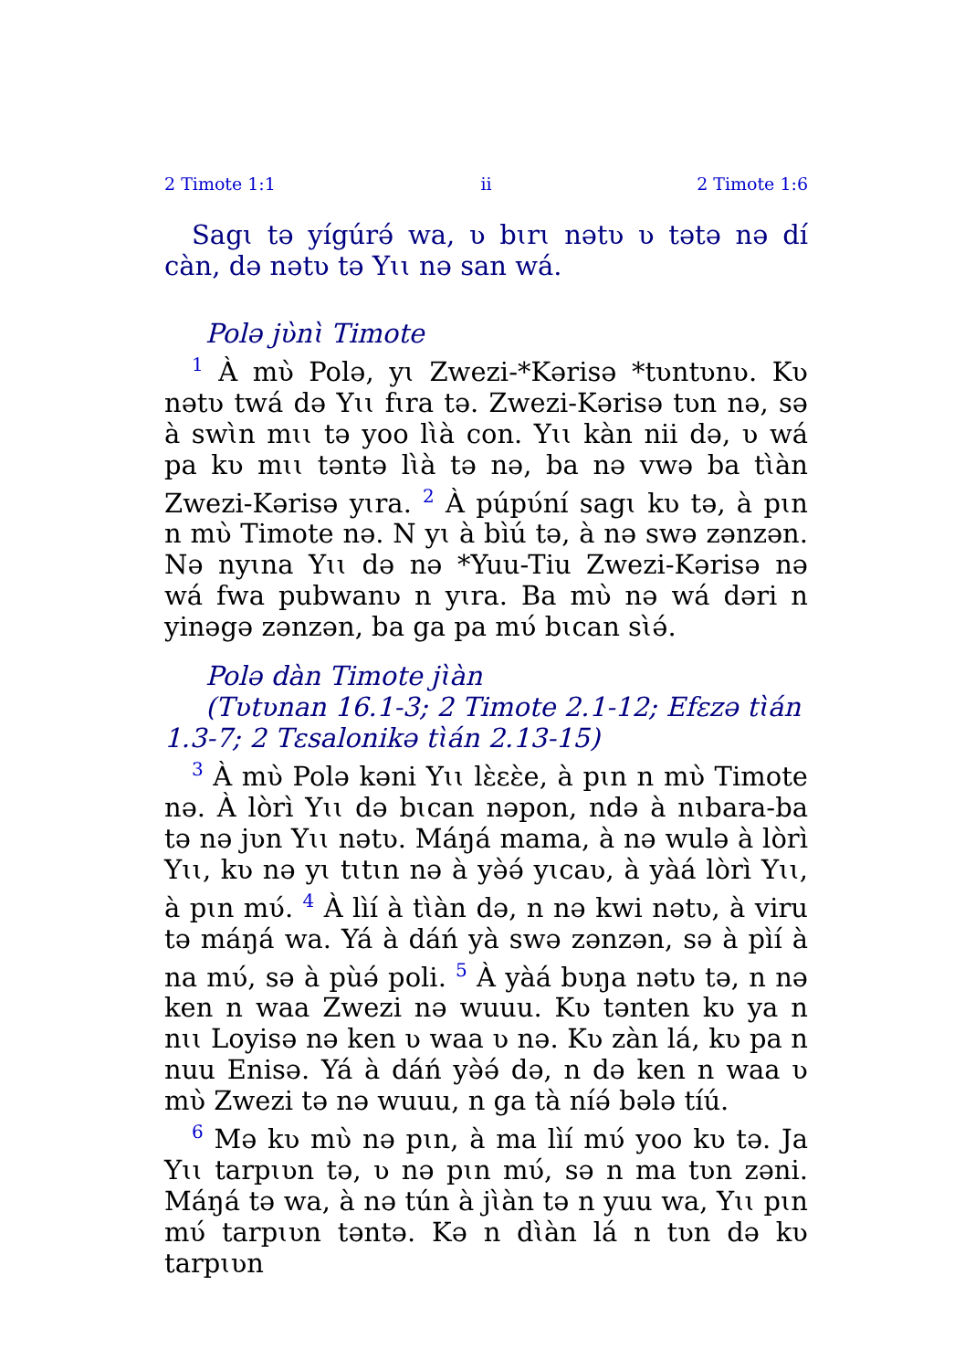2 Timote 1:1 ii 2 Timote 1:6
Sagɩ tə yígúrə́ wa, ʋ bɩrɩ nətʋ ʋ tətə nə dí càn, də nətʋ tə Yɩɩ nə san wá.
Polə jʋ̀nɩ̀ Timote
<sup>1</sup> À mʋ̀ Polə, yɩ Zwezi-*Kərisə *tʋntʋnʋ. Kʋ nətʋ twá də Yɩɩ fɩra tə. Zwezi-Kərisə tʋn nə, sə à swɩ̀n mɩɩ tə yoo lɩ̀à con. Yɩɩ kàn nii də, ʋ wá pa kʋ mɩɩ təntə lɩ̀à tə nə, ba nə vwə ba tɩ̀àn Zwezi-Kərisə yɩra. <sup>2</sup> À púpʋ́ní sagɩ kʋ tə, à pɩn n mʋ̀ Timote nə. N yɩ à bìú tə, à nə swə zənzən. Nə nyɩna Yɩɩ də nə *Yuu-Tiu Zwezi-Kərisə nə wá fwa pubwanʋ n yɩra. Ba mʋ̀ nə wá dəri n yinəgə zənzən, ba ga pa mʋ́ bɩcan sɩ̀ə́.
Polə dàn Timote jɩ̀àn
(Tʋtʋnan 16.1-3; 2 Timote 2.1-12; Efɛzə tɩ̀án 1.3-7; 2 Tɛsalonikə tɩ̀án 2.13-15)
<sup>3</sup> À mʋ̀ Polə kəni Yɩɩ lɛ̀ɛɛ̀e, à pɩn n mʋ̀ Timote nə. À lòrì Yɩɩ də bɩcan nəpon, ndə à nɩbara-ba tə nə jʋn Yɩɩ nətʋ. Máŋá mama, à nə wulə à lòrì Yɩɩ, kʋ nə yɩ tɩtɩn nə à yə̀ə́ yɩcaʋ, à yàá lòrì Yɩɩ, à pɩn mʋ́. <sup>4</sup> À lìí à tɩ̀àn də, n nə kwi nətʋ, à viru tə máŋá wa. Yá à dáń yà swə zənzən, sə à pìí à na mʋ́, sə à pùə́ poli. <sup>5</sup> À yàá bʋŋa nətʋ tə, n nə ken n waa Zwezi nə wuuu. Kʋ tənten kʋ ya n nɩɩ Loyisə nə ken ʋ waa ʋ nə. Kʋ zàn lá, kʋ pa n nuu Enisə. Yá à dáń yə̀ə́ də, n də ken n waa ʋ mʋ̀ Zwezi tə nə wuuu, n ga tà níə́ bələ tíú.
<sup>6</sup> Mə kʋ mʋ̀ nə pɩn, à ma lìí mʋ́ yoo kʋ tə. Ja Yɩɩ tarpɩʋn tə, ʋ nə pɩn mʋ́, sə n ma tʋn zəni. Máŋá tə wa, à nə tún à jɩ̀àn tə n yuu wa, Yɩɩ pɩn mʋ́ tarpɩʋn təntə. Kə n dɩ̀àn lá n tʋn də kʋ tarpɩʋn